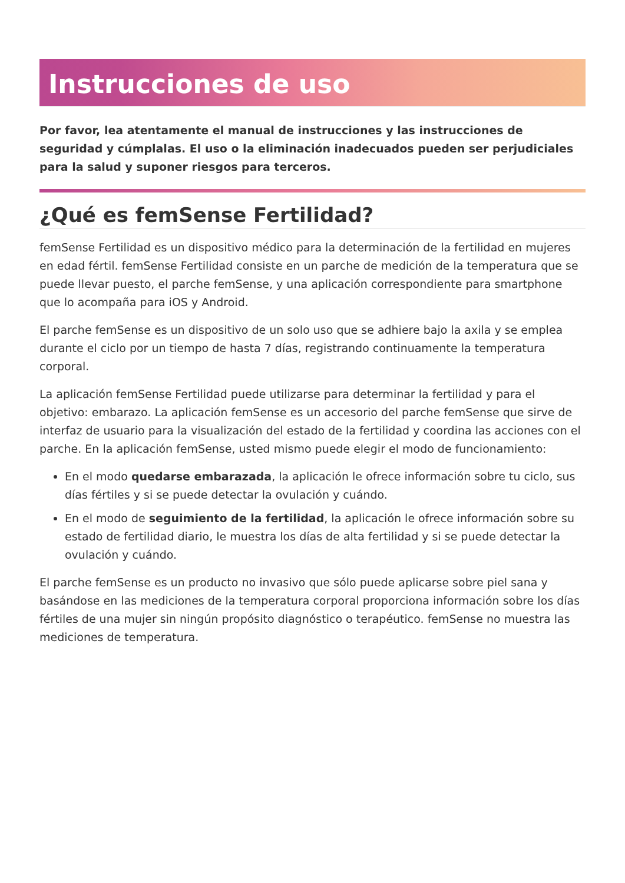Instrucciones de uso
Por favor, lea atentamente el manual de instrucciones y las instrucciones de seguridad y cúmplalas. El uso o la eliminación inadecuados pueden ser perjudiciales para la salud y suponer riesgos para terceros.
¿Qué es femSense Fertilidad?
femSense Fertilidad es un dispositivo médico para la determinación de la fertilidad en mujeres en edad fértil. femSense Fertilidad consiste en un parche de medición de la temperatura que se puede llevar puesto, el parche femSense, y una aplicación correspondiente para smartphone que lo acompaña para iOS y Android.
El parche femSense es un dispositivo de un solo uso que se adhiere bajo la axila y se emplea durante el ciclo por un tiempo de hasta 7 días, registrando continuamente la temperatura corporal.
La aplicación femSense Fertilidad puede utilizarse para determinar la fertilidad y para el objetivo: embarazo. La aplicación femSense es un accesorio del parche femSense que sirve de interfaz de usuario para la visualización del estado de la fertilidad y coordina las acciones con el parche. En la aplicación femSense, usted mismo puede elegir el modo de funcionamiento:
En el modo quedarse embarazada, la aplicación le ofrece información sobre tu ciclo, sus días fértiles y si se puede detectar la ovulación y cuándo.
En el modo de seguimiento de la fertilidad, la aplicación le ofrece información sobre su estado de fertilidad diario, le muestra los días de alta fertilidad y si se puede detectar la ovulación y cuándo.
El parche femSense es un producto no invasivo que sólo puede aplicarse sobre piel sana y basándose en las mediciones de la temperatura corporal proporciona información sobre los días fértiles de una mujer sin ningún propósito diagnóstico o terapéutico. femSense no muestra las mediciones de temperatura.